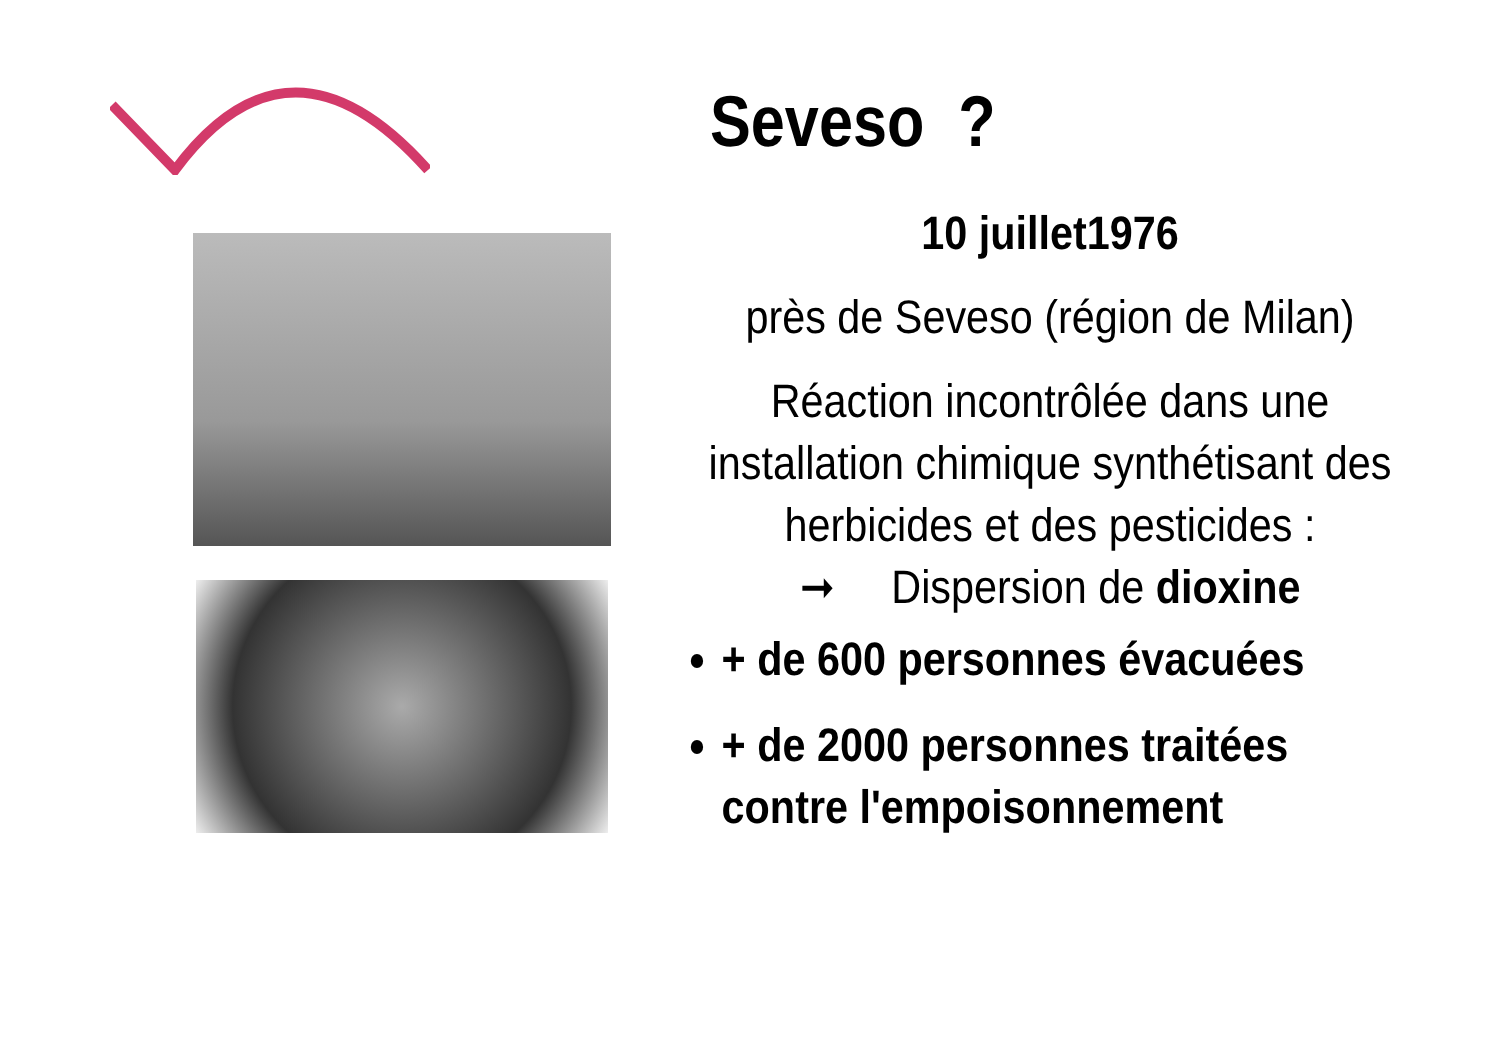Seveso ?
10 juillet1976
près de Seveso (région de Milan)
Réaction incontrôlée dans une installation chimique synthétisant des herbicides et des pesticides :
➞ Dispersion de dioxine
+ de 600 personnes évacuées
+ de 2000 personnes traitées contre l'empoisonnement